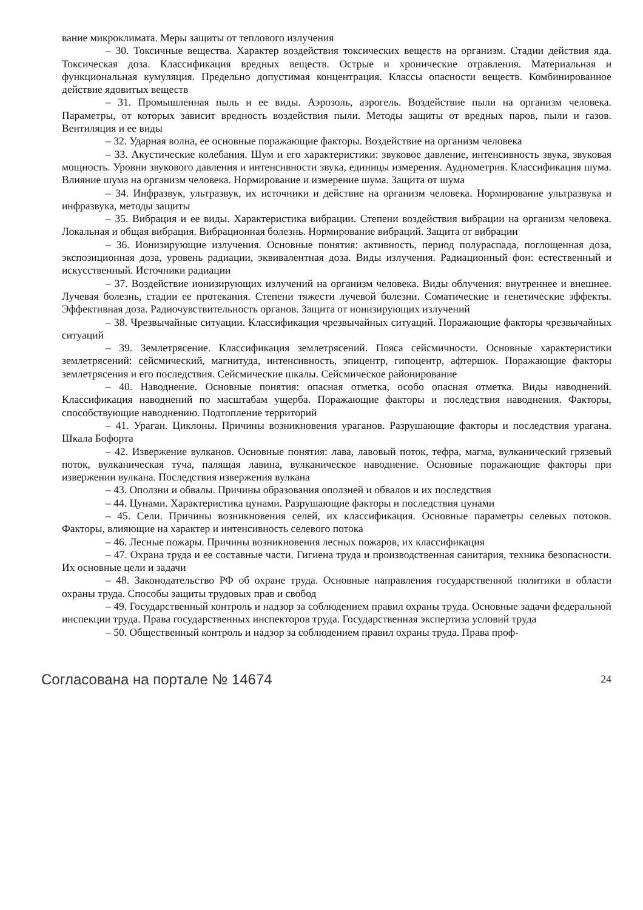вание микроклимата. Меры защиты от теплового излучения
– 30. Токсичные вещества. Характер воздействия токсических веществ на организм. Стадии действия яда. Токсическая доза. Классификация вредных веществ. Острые и хронические отравления. Материальная и функциональная кумуляция. Предельно допустимая концентрация. Классы опасности веществ. Комбинированное действие ядовитых веществ
– 31. Промышленная пыль и ее виды. Аэрозоль, аэрогель. Воздействие пыли на организм человека. Параметры, от которых зависит вредность воздействия пыли. Методы защиты от вредных паров, пыли и газов. Вентиляция и ее виды
– 32. Ударная волна, ее основные поражающие факторы. Воздействие на организм человека
– 33. Акустические колебания. Шум и его характеристики: звуковое давление, интенсивность звука, звуковая мощность. Уровни звукового давления и интенсивности звука, единицы измерения. Аудиометрия. Классификация шума. Влияние шума на организм человека. Нормирование и измерение шума. Защита от шума
– 34. Инфразвук, ультразвук, их источники и действие на организм человека. Нормирование ультразвука и инфразвука, методы защиты
– 35. Вибрация и ее виды. Характеристика вибрации. Степени воздействия вибрации на организм человека. Локальная и общая вибрация. Вибрационная болезнь. Нормирование вибраций. Защита от вибрации
– 36. Ионизирующие излучения. Основные понятия: активность, период полураспада, поглощенная доза, экспозиционная доза, уровень радиации, эквивалентная доза. Виды излучения. Радиационный фон: естественный и искусственный. Источники радиации
– 37. Воздействие ионизирующих излучений на организм человека. Виды облучения: внутреннее и внешнее. Лучевая болезнь, стадии ее протекания. Степени тяжести лучевой болезни. Соматические и генетические эффекты. Эффективная доза. Радиочувствительность органов. Защита от ионизирующих излучений
– 38. Чрезвычайные ситуации. Классификация чрезвычайных ситуаций. Поражающие факторы чрезвычайных ситуаций
– 39. Землетрясение. Классификация землетрясений. Пояса сейсмичности. Основные характеристики землетрясений: сейсмический, магнитуда, интенсивность, эпицентр, гипоцентр, афтершок. Поражающие факторы землетрясения и его последствия. Сейсмические шкалы. Сейсмическое районирование
– 40. Наводнение. Основные понятия: опасная отметка, особо опасная отметка. Виды наводнений. Классификация наводнений по масштабам ущерба. Поражающие факторы и последствия наводнения. Факторы, способствующие наводнению. Подтопление территорий
– 41. Ураган. Циклоны. Причины возникновения ураганов. Разрушающие факторы и последствия урагана. Шкала Бофорта
– 42. Извержение вулканов. Основные понятия: лава, лавовый поток, тефра, магма, вулканический грязевый поток, вулканическая туча, палящая лавина, вулканическое наводнение. Основные поражающие факторы при извержении вулкана. Последствия извержения вулкана
– 43. Оползни и обвалы. Причины образования оползней и обвалов и их последствия
– 44. Цунами. Характеристика цунами. Разрушающие факторы и последствия цунами
– 45. Сели. Причины возникновения селей, их классификация. Основные параметры селевых потоков. Факторы, влияющие на характер и интенсивность селевого потока
– 46. Лесные пожары. Причины возникновения лесных пожаров, их классификация
– 47. Охрана труда и ее составные части. Гигиена труда и производственная санитария, техника безопасности. Их основные цели и задачи
– 48. Законодательство РФ об охране труда. Основные направления государственной политики в области охраны труда. Способы защиты трудовых прав и свобод
– 49. Государственный контроль и надзор за соблюдением правил охраны труда. Основные задачи федеральной инспекции труда. Права государственных инспекторов труда. Государственная экспертиза условий труда
– 50. Общественный контроль и надзор за соблюдением правил охраны труда. Права проф-
Согласована на портале № 14674 24